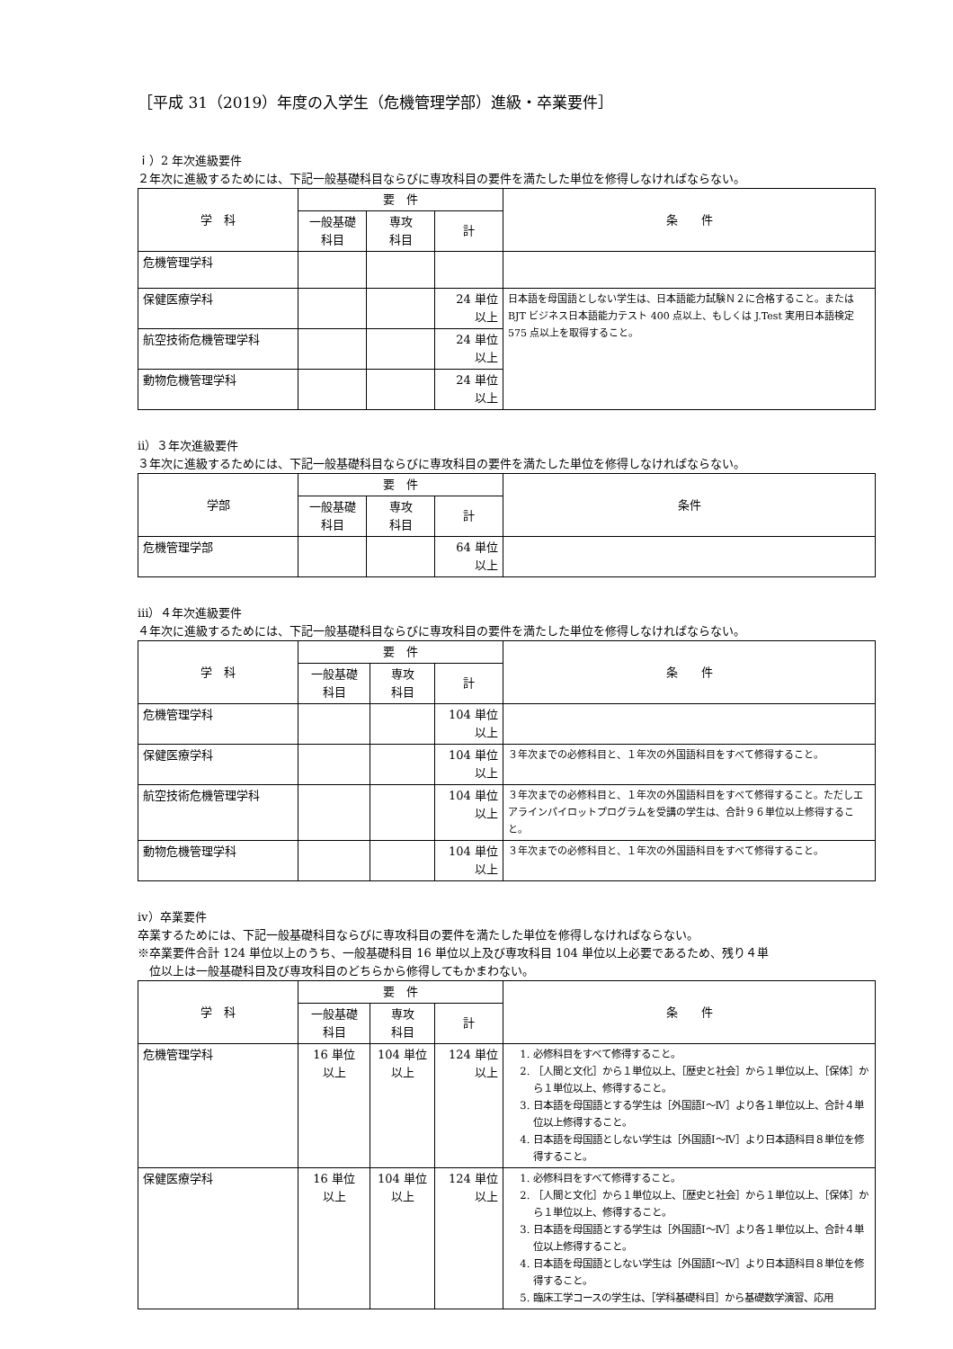［平成 31（2019）年度の入学生（危機管理学部）進級・卒業要件］
ｉ）2 年次進級要件
２年次に進級するためには、下記一般基礎科目ならびに専攻科目の要件を満たした単位を修得しなければならない。
| 学 科 | 要 件 | | | 条 件 |
| --- | --- | --- | --- | --- |
| | 一般基礎 科目 | 専攻 科目 | 計 | |
| 危機管理学科 | | | | |
| 保健医療学科 | | | 24 単位 以上 | 日本語を母国語としない学生は、日本語能力試験Ｎ２に合格すること。またはBJT ビジネス日本語能力テスト 400 点以上、もしくは J.Test 実用日本語検定 575 点以上を取得すること。 |
| 航空技術危機管理学科 | | | 24 単位 以上 | |
| 動物危機管理学科 | | | 24 単位 以上 | |
ⅱ）３年次進級要件
３年次に進級するためには、下記一般基礎科目ならびに専攻科目の要件を満たした単位を修得しなければならない。
| 学部 | 要 件 | | | 条件 |
| --- | --- | --- | --- | --- |
| | 一般基礎 科目 | 専攻 科目 | 計 | |
| 危機管理学部 | | | 64 単位 以上 | |
ⅲ）４年次進級要件
４年次に進級するためには、下記一般基礎科目ならびに専攻科目の要件を満たした単位を修得しなければならない。
| 学 科 | 要 件 | | | 条 件 |
| --- | --- | --- | --- | --- |
| | 一般基礎 科目 | 専攻 科目 | 計 | |
| 危機管理学科 | | | 104 単位 以上 | |
| 保健医療学科 | | | 104 単位 以上 | ３年次までの必修科目と、１年次の外国語科目をすべて修得すること。 |
| 航空技術危機管理学科 | | | 104 単位 以上 | ３年次までの必修科目と、１年次の外国語科目をすべて修得すること。ただしエアラインパイロットプログラムを受講の学生は、合計９６単位以上修得すること。 |
| 動物危機管理学科 | | | 104 単位 以上 | ３年次までの必修科目と、１年次の外国語科目をすべて修得すること。 |
ⅳ）卒業要件
卒業するためには、下記一般基礎科目ならびに専攻科目の要件を満たした単位を修得しなければならない。
※卒業要件合計 124 単位以上のうち、一般基礎科目 16 単位以上及び専攻科目 104 単位以上必要であるため、残り４単
　位以上は一般基礎科目及び専攻科目のどちらから修得してもかまわない。
| 学 科 | 要 件 | | | 条 件 |
| --- | --- | --- | --- | --- |
| | 一般基礎 科目 | 専攻 科目 | 計 | |
| 危機管理学科 | 16 単位 以上 | 104 単位 以上 | 124 単位 以上 | 1. 必修科目をすべて修得すること。 2. ［人間と文化］から１単位以上、［歴史と社会］から１単位以上、［保体］から１単位以上、修得すること。 3. 日本語を母国語とする学生は［外国語Ⅰ～Ⅳ］より各１単位以上、合計４単位以上修得すること。 4. 日本語を母国語としない学生は［外国語Ⅰ～Ⅳ］より日本語科目８単位を修得すること。 |
| 保健医療学科 | 16 単位 以上 | 104 単位 以上 | 124 単位 以上 | 1. 必修科目をすべて修得すること。 2. ［人間と文化］から１単位以上、［歴史と社会］から１単位以上、［保体］から１単位以上、修得すること。 3. 日本語を母国語とする学生は［外国語Ⅰ～Ⅳ］より各１単位以上、合計４単位以上修得すること。 4. 日本語を母国語としない学生は［外国語Ⅰ～Ⅳ］より日本語科目８単位を修得すること。 5. 臨床工学コースの学生は、［学科基礎科目］から基礎数学演習、応用 |